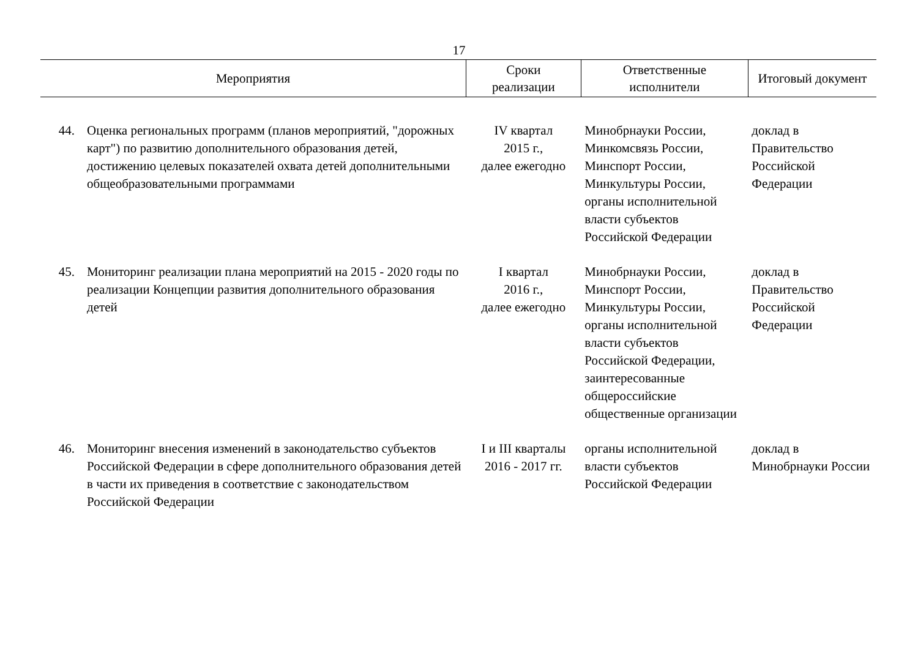17
| Мероприятия | | Сроки реализации | Ответственные исполнители | Итоговый документ |
| --- | --- | --- | --- | --- |
| 44. | Оценка региональных программ (планов мероприятий, "дорожных карт") по развитию дополнительного образования детей, достижению целевых показателей охвата детей дополнительными общеобразовательными программами | IV квартал 2015 г., далее ежегодно | Минобрнауки России, Минкомсвязь России, Минспорт России, Минкультуры России, органы исполнительной власти субъектов Российской Федерации | доклад в Правительство Российской Федерации |
| 45. | Мониторинг реализации плана мероприятий на 2015 - 2020 годы по реализации Концепции развития дополнительного образования детей | I квартал 2016 г., далее ежегодно | Минобрнауки России, Минспорт России, Минкультуры России, органы исполнительной власти субъектов Российской Федерации, заинтересованные общероссийские общественные организации | доклад в Правительство Российской Федерации |
| 46. | Мониторинг внесения изменений в законодательство субъектов Российской Федерации в сфере дополнительного образования детей в части их приведения в соответствие с законодательством Российской Федерации | I и III кварталы 2016 - 2017 гг. | органы исполнительной власти субъектов Российской Федерации | доклад в Минобрнауки России |